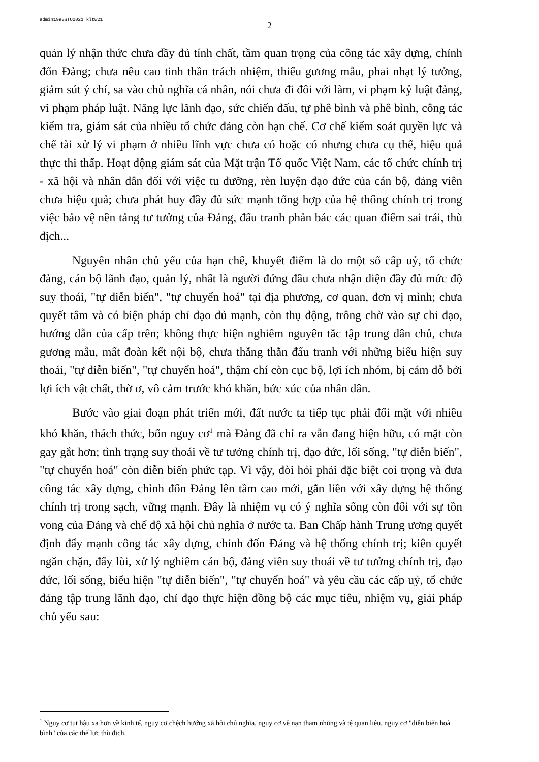admin199BSTU2021_kltw21
2
quản lý nhận thức chưa đầy đủ tính chất, tầm quan trọng của công tác xây dựng, chỉnh đốn Đảng; chưa nêu cao tinh thần trách nhiệm, thiếu gương mẫu, phai nhạt lý tưởng, giảm sút ý chí, sa vào chủ nghĩa cá nhân, nói chưa đi đôi với làm, vi phạm kỷ luật đảng, vi phạm pháp luật. Năng lực lãnh đạo, sức chiến đấu, tự phê bình và phê bình, công tác kiểm tra, giám sát của nhiều tổ chức đảng còn hạn chế. Cơ chế kiểm soát quyền lực và chế tài xử lý vi phạm ở nhiều lĩnh vực chưa có hoặc có nhưng chưa cụ thể, hiệu quả thực thi thấp. Hoạt động giám sát của Mặt trận Tổ quốc Việt Nam, các tổ chức chính trị - xã hội và nhân dân đối với việc tu dưỡng, rèn luyện đạo đức của cán bộ, đảng viên chưa hiệu quả; chưa phát huy đầy đủ sức mạnh tổng hợp của hệ thống chính trị trong việc bảo vệ nền tảng tư tưởng của Đảng, đấu tranh phản bác các quan điểm sai trái, thù địch...
Nguyên nhân chủ yếu của hạn chế, khuyết điểm là do một số cấp uỷ, tổ chức đảng, cán bộ lãnh đạo, quản lý, nhất là người đứng đầu chưa nhận diện đầy đủ mức độ suy thoái, "tự diễn biến", "tự chuyển hoá" tại địa phương, cơ quan, đơn vị mình; chưa quyết tâm và có biện pháp chỉ đạo đủ mạnh, còn thụ động, trông chờ vào sự chỉ đạo, hướng dẫn của cấp trên; không thực hiện nghiêm nguyên tắc tập trung dân chủ, chưa gương mẫu, mất đoàn kết nội bộ, chưa thẳng thắn đấu tranh với những biểu hiện suy thoái, "tự diễn biến", "tự chuyển hoá", thậm chí còn cục bộ, lợi ích nhóm, bị cám dỗ bởi lợi ích vật chất, thờ ơ, vô cảm trước khó khăn, bức xúc của nhân dân.
Bước vào giai đoạn phát triển mới, đất nước ta tiếp tục phải đối mặt với nhiều khó khăn, thách thức, bốn nguy cơ<sup>1</sup> mà Đảng đã chỉ ra vẫn đang hiện hữu, có mặt còn gay gắt hơn; tình trạng suy thoái về tư tưởng chính trị, đạo đức, lối sống, "tự diễn biến", "tự chuyển hoá" còn diễn biến phức tạp. Vì vậy, đòi hỏi phải đặc biệt coi trọng và đưa công tác xây dựng, chỉnh đốn Đảng lên tầm cao mới, gắn liền với xây dựng hệ thống chính trị trong sạch, vững mạnh. Đây là nhiệm vụ có ý nghĩa sống còn đối với sự tồn vong của Đảng và chế độ xã hội chủ nghĩa ở nước ta. Ban Chấp hành Trung ương quyết định đẩy mạnh công tác xây dựng, chỉnh đốn Đảng và hệ thống chính trị; kiên quyết ngăn chặn, đẩy lùi, xử lý nghiêm cán bộ, đảng viên suy thoái về tư tưởng chính trị, đạo đức, lối sống, biểu hiện "tự diễn biến", "tự chuyển hoá" và yêu cầu các cấp uỷ, tổ chức đảng tập trung lãnh đạo, chỉ đạo thực hiện đồng bộ các mục tiêu, nhiệm vụ, giải pháp chủ yếu sau:
<sup>1</sup> Nguy cơ tụt hậu xa hơn về kinh tế, nguy cơ chệch hướng xã hội chủ nghĩa, nguy cơ về nạn tham nhũng và tệ quan liêu, nguy cơ "diễn biến hoà bình" của các thế lực thù địch.